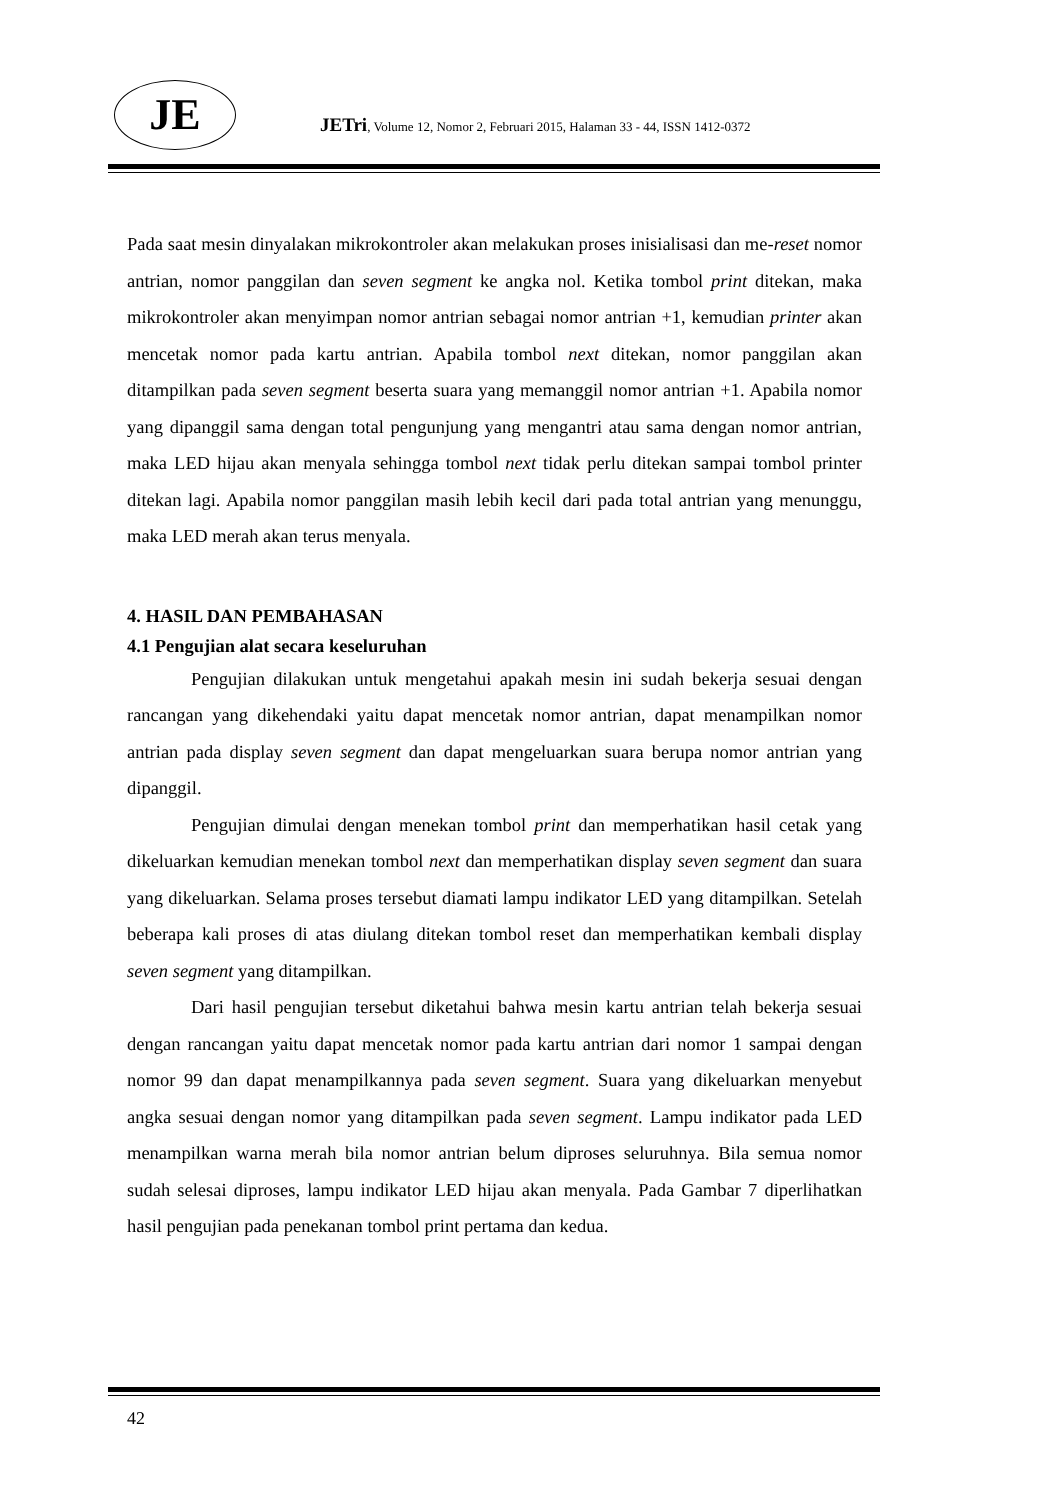JE
JETri, Volume 12, Nomor 2, Februari 2015, Halaman 33 - 44, ISSN 1412-0372
Pada saat mesin dinyalakan mikrokontroler akan melakukan proses inisialisasi dan me-reset nomor antrian, nomor panggilan dan seven segment ke angka nol. Ketika tombol print ditekan, maka mikrokontroler akan menyimpan nomor antrian sebagai nomor antrian +1, kemudian printer akan mencetak nomor pada kartu antrian. Apabila tombol next ditekan, nomor panggilan akan ditampilkan pada seven segment beserta suara yang memanggil nomor antrian +1. Apabila nomor yang dipanggil sama dengan total pengunjung yang mengantri atau sama dengan nomor antrian, maka LED hijau akan menyala sehingga tombol next tidak perlu ditekan sampai tombol printer ditekan lagi. Apabila nomor panggilan masih lebih kecil dari pada total antrian yang menunggu, maka LED merah akan terus menyala.
4. HASIL DAN PEMBAHASAN
4.1 Pengujian alat secara keseluruhan
Pengujian dilakukan untuk mengetahui apakah mesin ini sudah bekerja sesuai dengan rancangan yang dikehendaki yaitu dapat mencetak nomor antrian, dapat menampilkan nomor antrian pada display seven segment dan dapat mengeluarkan suara berupa nomor antrian yang dipanggil.
Pengujian dimulai dengan menekan tombol print dan memperhatikan hasil cetak yang dikeluarkan kemudian menekan tombol next dan memperhatikan display seven segment dan suara yang dikeluarkan. Selama proses tersebut diamati lampu indikator LED yang ditampilkan. Setelah beberapa kali proses di atas diulang ditekan tombol reset dan memperhatikan kembali display seven segment yang ditampilkan.
Dari hasil pengujian tersebut diketahui bahwa mesin kartu antrian telah bekerja sesuai dengan rancangan yaitu dapat mencetak nomor pada kartu antrian dari nomor 1 sampai dengan nomor 99 dan dapat menampilkannya pada seven segment. Suara yang dikeluarkan menyebut angka sesuai dengan nomor yang ditampilkan pada seven segment. Lampu indikator pada LED menampilkan warna merah bila nomor antrian belum diproses seluruhnya. Bila semua nomor sudah selesai diproses, lampu indikator LED hijau akan menyala. Pada Gambar 7 diperlihatkan hasil pengujian pada penekanan tombol print pertama dan kedua.
42